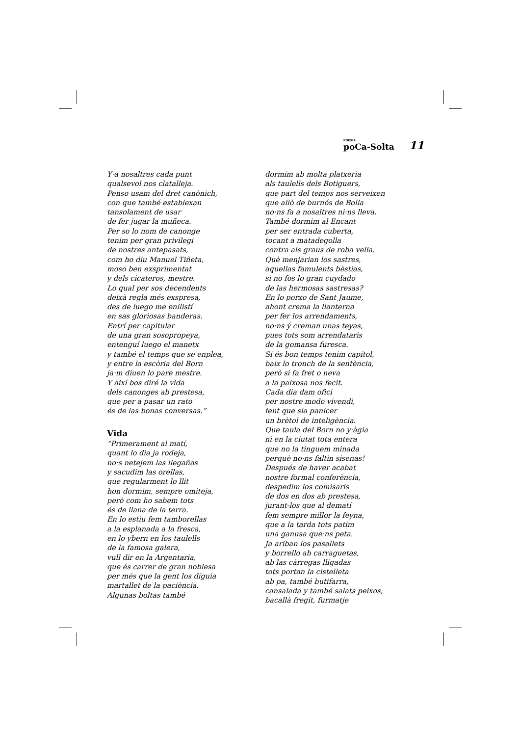POESIA
poCa-Solta
11
Y·a nosaltres cada punt
qualsevol nos clatalleja.
Penso usam del dret canònich,
con que també establexan
tansolament de usar
de fer jugar la muñeca.
Per so lo nom de canonge
tenim per gran privilegi
de nostres antepasats,
com ho diu Manuel Tiñeta,
moso ben exsprimentat
y dels cicateros, mestre.
Lo qual per sos decendents
deixà regla més exspresa,
des de luego me enllistí
en sas gloriosas banderas.
Entrí per capitular
de una gran sosopropeya,
entenguí luego el manetx
y també el temps que se enplea,
y entre la escòria del Born
ja·m diuen lo pare mestre.
Y així bos diré la vida
dels canonges ab prestesa,
que per a pasar un rato
és de las bonas conversas.”
Vida
“Primerament al matí,
quant lo dia ja rodeja,
no·s netejem las llegañas
y sacudim las orellas,
que regularment lo llit
hon dormim, sempre omiteja,
però com ho sabem tots
és de llana de la terra.
En lo estiu fem tamborellas
a la esplanada a la fresca,
en lo ybern en los taulells
de la famosa galera,
vull dir en la Argentaria,
que és carrer de gran noblesa
per més que la gent los díguia
martallet de la paciència.
Algunas boltas també
dormim ab molta platxeria
als taulells dels Botiguers,
que part del temps nos serveixen
que allò de burnós de Bolla
no·ns fa a nosaltres ni·ns lleva.
També dormim al Encant
per ser entrada cuberta,
tocant a matadegolla
contra als graus de roba vella.
Què menjarian los sastres,
aquellas famulents bèstias,
si no fos lo gran cuydado
de las hermosas sastresas?
En lo porxo de Sant Jaume,
ahont crema la llanterna
per fer los arrendaments,
no·ns ý creman unas teyas,
pues tots som arrendataris
de la gomansa furesca.
Si és bon temps tenim capítol,
baix lo tronch de la sentència,
però si fa fret o neva
a la paixosa nos fecit.
Cada dia dam ofici
per nostre modo vivendi,
fent que sia panicer
un brètol de inteligència.
Que taula del Born no y·àgia
ni en la ciutat tota entera
que no la tinguem minada
perquè no·ns faltin sisenas!
Después de haver acabat
nostre formal conferència,
despedim los comisaris
de dos en dos ab prestesa,
jurant-los que al dematí
fem sempre millor la feyna,
que a la tarda tots patim
una ganusa que·ns peta.
Ja ariban los pasallets
y borrello ab carraguetas,
ab las càrregas lligadas
tots portan la cistelleta
ab pa, també butifarra,
cansalada y també salats peixos,
bacallà fregit, furmatje